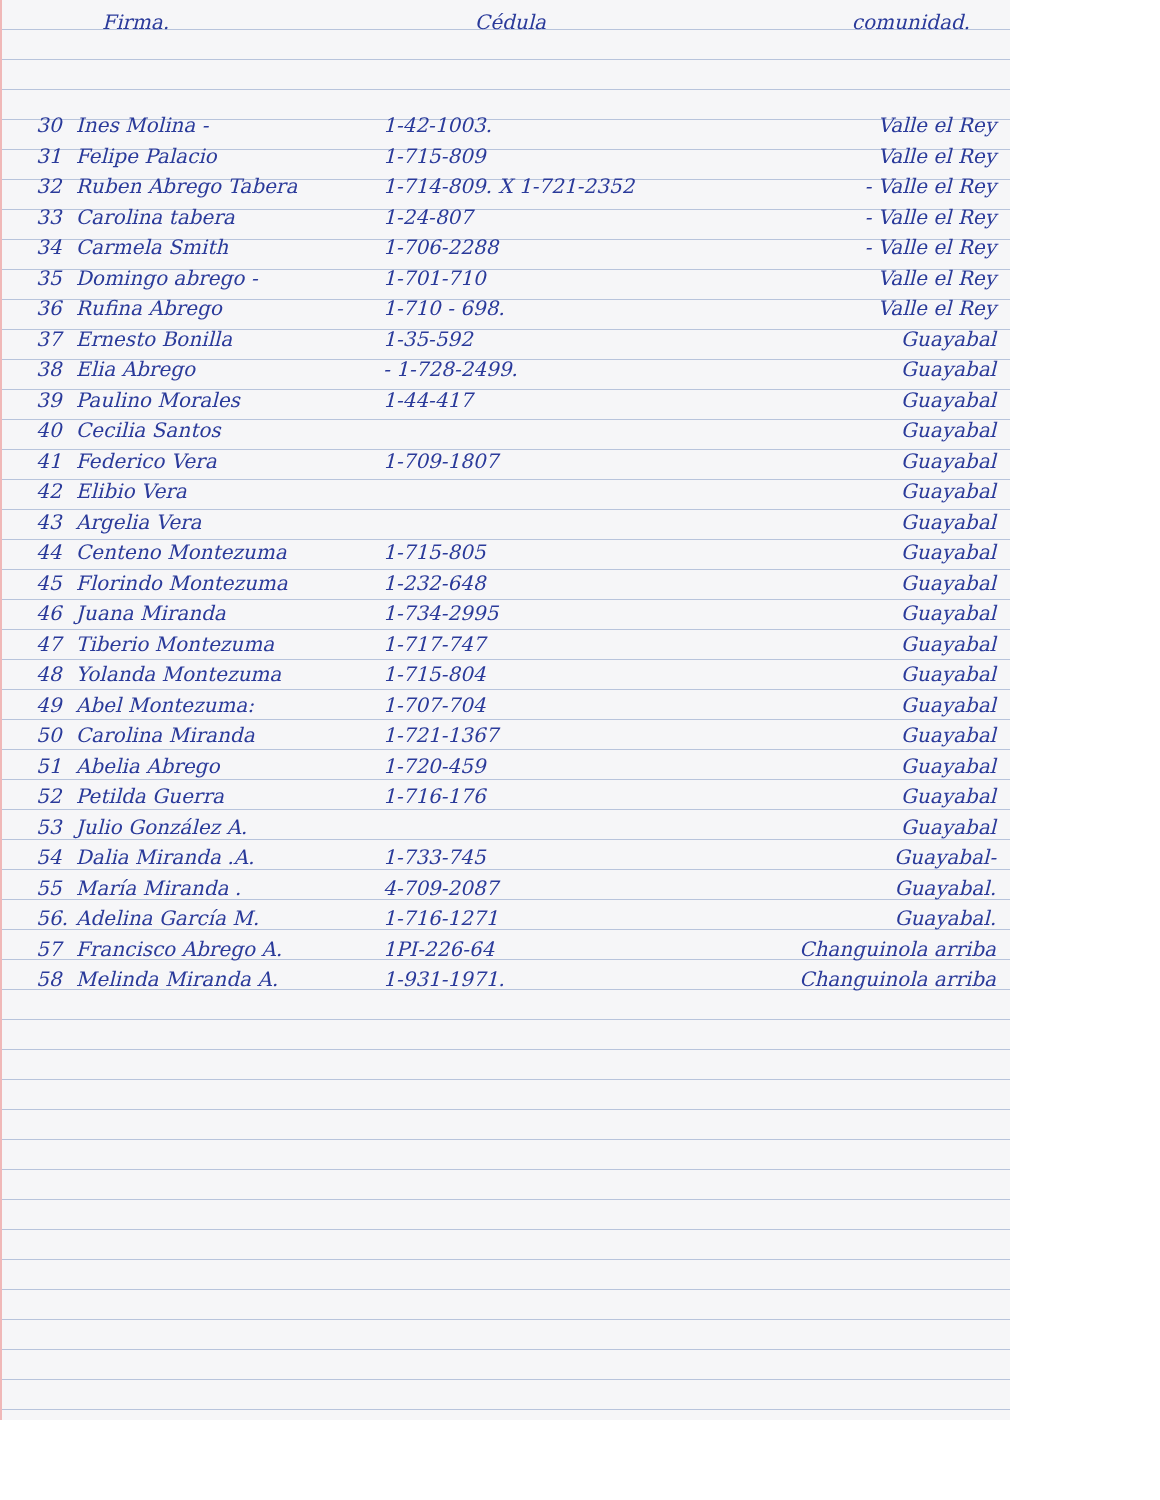Firma. Cédula comunidad.
| 30 | Ines Molina - | 1-42-1003. | Valle el Rey |
| 31 | Felipe Palacio | 1-715-809 | Valle el Rey |
| 32 | Ruben Abrego Tabera | 1-714-809. X 1-721-2352 | - Valle el Rey |
| 33 | Carolina tabera | 1-24-807 | - Valle el Rey |
| 34 | Carmela Smith | 1-706-2288 | - Valle el Rey |
| 35 | Domingo abrego - | 1-701-710 | Valle el Rey |
| 36 | Rufina Abrego | 1-710 - 698. | Valle el Rey |
| 37 | Ernesto Bonilla | 1-35-592 | Guayabal |
| 38 | Elia Abrego | - 1-728-2499. | Guayabal |
| 39 | Paulino Morales | 1-44-417 | Guayabal |
| 40 | Cecilia Santos | | Guayabal |
| 41 | Federico Vera | 1-709-1807 | Guayabal |
| 42 | Elibio Vera | | Guayabal |
| 43 | Argelia Vera | | Guayabal |
| 44 | Centeno Montezuma | 1-715-805 | Guayabal |
| 45 | Florindo Montezuma | 1-232-648 | Guayabal |
| 46 | Juana Miranda | 1-734-2995 | Guayabal |
| 47 | Tiberio Montezuma | 1-717-747 | Guayabal |
| 48 | Yolanda Montezuma | 1-715-804 | Guayabal |
| 49 | Abel Montezuma: | 1-707-704 | Guayabal |
| 50 | Carolina Miranda | 1-721-1367 | Guayabal |
| 51 | Abelia Abrego | 1-720-459 | Guayabal |
| 52 | Petilda Guerra | 1-716-176 | Guayabal |
| 53 | Julio González A. | | Guayabal |
| 54 | Dalia Miranda .A. | 1-733-745 | Guayabal- |
| 55 | María Miranda . | 4-709-2087 | Guayabal. |
| 56. | Adelina García M. | 1-716-1271 | Guayabal. |
| 57 | Francisco Abrego A. | 1PI-226-64 | Changuinola arriba |
| 58 | Melinda Miranda A. | 1-931-1971. | Changuinola arriba |